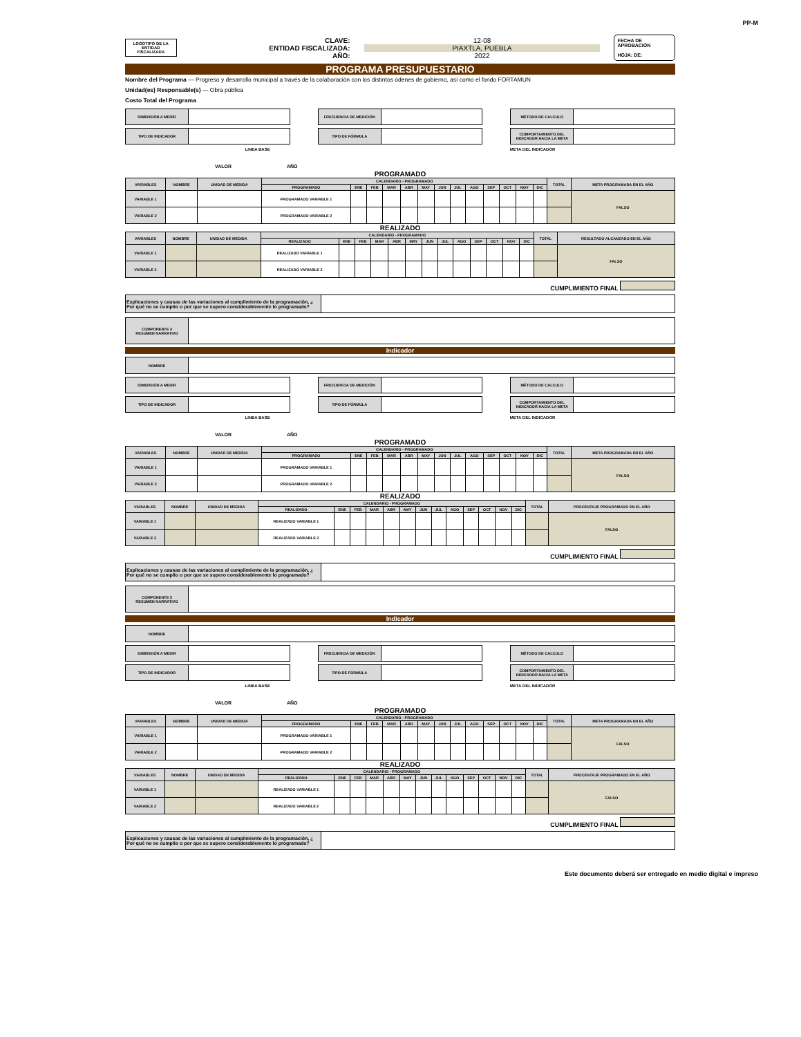PP-M
LOGOTIPO DE LA ENTIDAD FISCALIZADA
CLAVE:
ENTIDAD FISCALIZADA:
AÑO:
12-08
PIAXTLA, PUEBLA
2022
FECHA DE APROBACIÓN
HOJA: DE:
PROGRAMA PRESUPUESTARIO
Nombre del Programa — Progreso y desarrollo municipal a través de la colaboración con los distintos ódenes de gobierno, así como el fondo FORTAMUN
Unidad(es) Responsable(s) — Obra pública
Costo Total del Programa
DIMENSIÓN A MEDIR FRECUENCIA DE MEDICIÓN MÉTODO DE CALCULO
TIPO DE INDICADOR TIPO DE FÓRMULA COMPORTAMIENTO DEL INDICADOR HACIA LA META
LINEA BASE META DEL INDICADOR
VALOR AÑO
PROGRAMADO
| VARIABLES | NOMBRE | UNIDAD DE MEDIDA | CALENDARIO - PROGRAMADO | | | | | | | | | | | | | TOTAL | META PROGRAMADA EN EL AÑO |
| | | | PROGRAMADO | ENE | FEB | MAR | ABR | MAY | JUN | JUL | AGO | SEP | OCT | NOV | DIC | | |
| VARIABLE 1 | | | PROGRAMADO VARIABLE 1 | | | | | | | | | | | | | | FALSO |
| VARIABLE 2 | | | PROGRAMADO VARIABLE 2 | | | | | | | | | | | | | | |
REALIZADO
| VARIABLES | NOMBRE | UNIDAD DE MEDIDA | CALENDARIO - PROGRAMADO | | | | | | | | | | | | | TOTAL | RESULTADO ALCANZADO EN EL AÑO |
| | | | REALIZADO | ENE | FEB | MAR | ABR | MAY | JUN | JUL | AGO | SEP | OCT | NOV | DIC | | |
| VARIABLE 1 | | | REALIZADO VARIABLE 1 | | | | | | | | | | | | | | FALSO |
| VARIABLE 2 | | | REALIZADO VARIABLE 2 | | | | | | | | | | | | | | |
CUMPLIMIENTO FINAL
| Explicaciones y causas de las variaciones al cumplimiento de la programación, ¿ Por qué no se cumplio o por que se supero considerablemente lo programado? | |
| COMPONENTE 4 RESUMEN NARRATIVO | |
Indicador
| NOMBRE | |
DIMENSIÓN A MEDIR FRECUENCIA DE MEDICIÓN MÉTODO DE CALCULO
TIPO DE INDICADOR TIPO DE FÓRMULA COMPORTAMIENTO DEL INDICADOR HACIA LA META
LINEA BASE META DEL INDICADOR
VALOR AÑO
PROGRAMADO
| VARIABLES | NOMBRE | UNIDAD DE MEDIDA | CALENDARIO - PROGRAMADO | | | | | | | | | | | | | TOTAL | META PROGRAMADA EN EL AÑO |
| | | | PROGRAMADO | ENE | FEB | MAR | ABR | MAY | JUN | JUL | AGO | SEP | OCT | NOV | DIC | | |
| VARIABLE 1 | | | PROGRAMADO VARIABLE 1 | | | | | | | | | | | | | | FALSO |
| VARIABLE 2 | | | PROGRAMADO VARIABLE 2 | | | | | | | | | | | | | | |
REALIZADO
| VARIABLES | NOMBRE | UNIDAD DE MEDIDA | CALENDARIO - PROGRAMADO | | | | | | | | | | | | | TOTAL | PROCENTAJE PROGRAMADO EN EL AÑO |
| | | | REALIZADO | ENE | FEB | MAR | ABR | MAY | JUN | JUL | AGO | SEP | OCT | NOV | DIC | | |
| VARIABLE 1 | | | REALIZADO VARIABLE 1 | | | | | | | | | | | | | | FALSO |
| VARIABLE 2 | | | REALIZADO VARIABLE 2 | | | | | | | | | | | | | | |
CUMPLIMIENTO FINAL
| Explicaciones y causas de las variaciones al cumplimiento de la programación, ¿ Por qué no se cumplio o por que se supero considerablemente lo programado? | |
| COMPONENTE 5 RESUMEN NARRATIVO | |
Indicador
| NOMBRE | |
DIMENSIÓN A MEDIR FRECUENCIA DE MEDICIÓN MÉTODO DE CALCULO
TIPO DE INDICADOR TIPO DE FÓRMULA COMPORTAMIENTO DEL INDICADOR HACIA LA META
LINEA BASE META DEL INDICADOR
VALOR AÑO
PROGRAMADO
| VARIABLES | NOMBRE | UNIDAD DE MEDIDA | CALENDARIO - PROGRAMADO | | | | | | | | | | | | | TOTAL | META PROGRAMADA EN EL AÑO |
| | | | PROGRAMADO | ENE | FEB | MAR | ABR | MAY | JUN | JUL | AGO | SEP | OCT | NOV | DIC | | |
| VARIABLE 1 | | | PROGRAMADO VARIABLE 1 | | | | | | | | | | | | | | FALSO |
| VARIABLE 2 | | | PROGRAMADO VARIABLE 2 | | | | | | | | | | | | | | |
REALIZADO
| VARIABLES | NOMBRE | UNIDAD DE MEDIDA | CALENDARIO - PROGRAMADO | | | | | | | | | | | | | TOTAL | PROCENTAJE PROGRAMADO EN EL AÑO |
| | | | REALIZADO | ENE | FEB | MAR | ABR | MAY | JUN | JUL | AGO | SEP | OCT | NOV | DIC | | |
| VARIABLE 1 | | | REALIZADO VARIABLE 1 | | | | | | | | | | | | | | FALSO |
| VARIABLE 2 | | | REALIZADO VARIABLE 2 | | | | | | | | | | | | | | |
CUMPLIMIENTO FINAL
| Explicaciones y causas de las variaciones al cumplimiento de la programación, ¿ Por qué no se cumplio o por que se supero considerablemente lo programado? | |
Este documento deberá ser entregado en medio digital e impreso